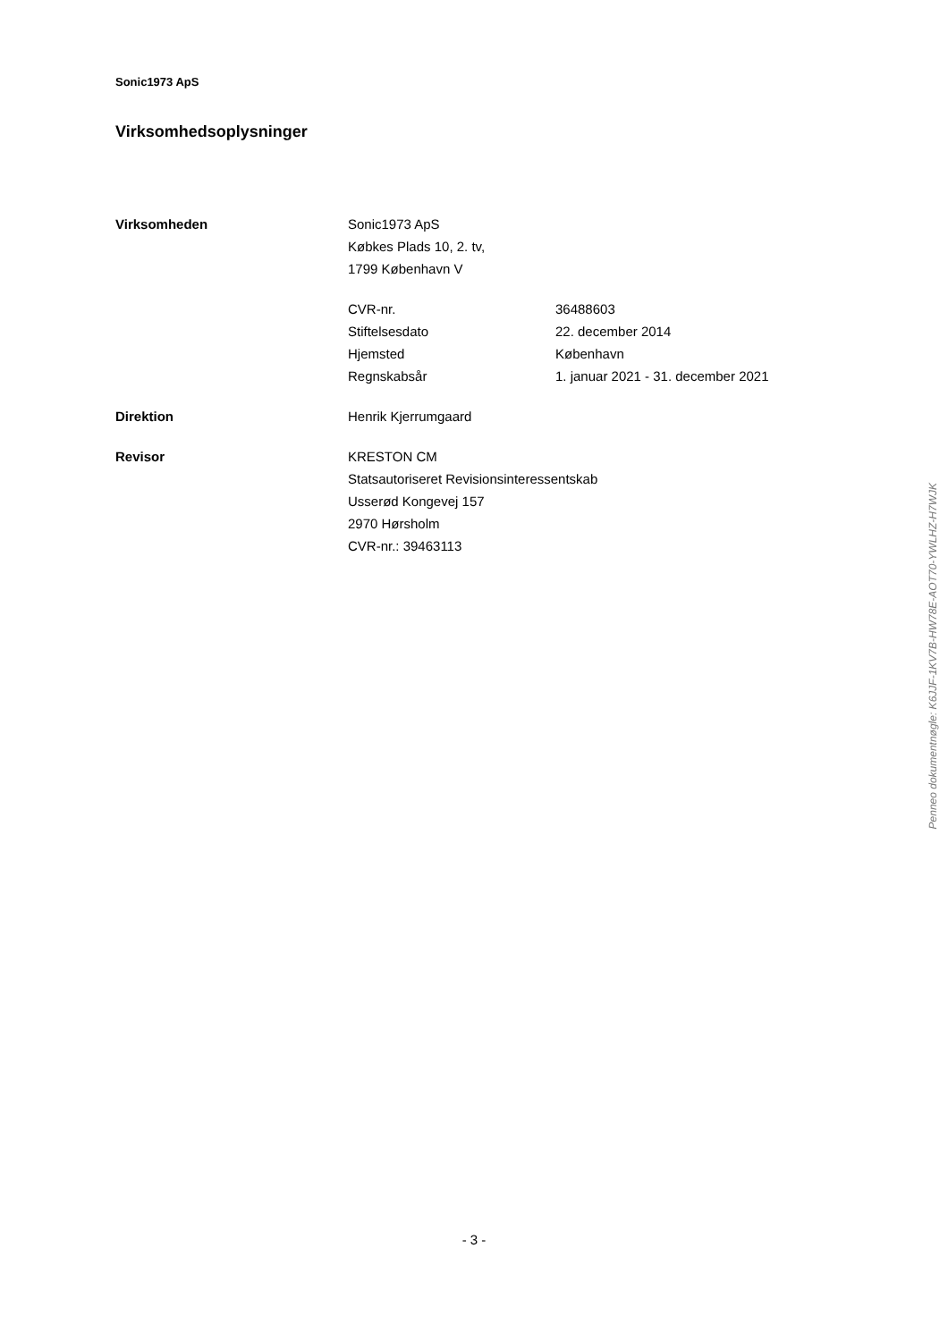Sonic1973 ApS
Virksomhedsoplysninger
Virksomheden Sonic1973 ApS
Købkes Plads 10, 2. tv,
1799 København V
CVR-nr. 36488603
Stiftelsesdato 22. december 2014
Hjemsted København
Regnskabsår 1. januar 2021 - 31. december 2021
Direktion Henrik Kjerrumgaard
Revisor KRESTON CM
Statsautoriseret Revisionsinteressentskab
Usserød Kongevej 157
2970 Hørsholm
CVR-nr.: 39463113
Penneo dokumentnøgle: K6JJF-1KV7B-HW78E-AOT70-YWLHZ-H7WJK
- 3 -